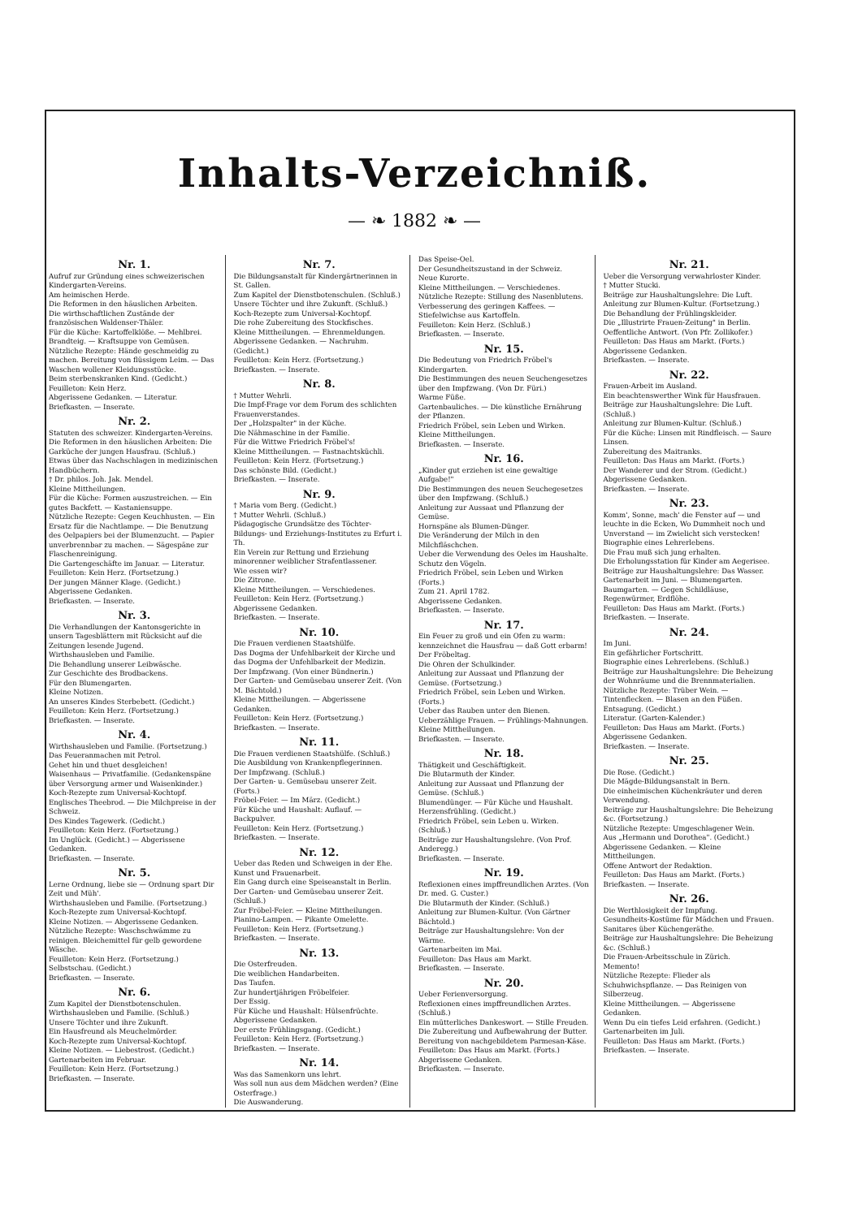Inhalts-Verzeichniß.
— ❧ 1882 ❧ —
Nr. 1.
Aufruf zur Gründung eines schweizerischen Kindergarten-Vereins.
Am heimischen Herde.
Die Reformen in den häuslichen Arbeiten.
Die wirthschaftlichen Zustände der französischen Waldenser-Thäler.
Für die Küche: Kartoffelklöße. — Mehlbrei. Brandteig. — Kraftsuppe von Gemüsen.
Nützliche Rezepte: Hände geschmeidig zu machen. Bereitung von flüssigem Leim. — Das Waschen wollener Kleidungsstücke.
Beim sterbenskranken Kind. (Gedicht.)
Feuilleton: Kein Herz.
Abgerissene Gedanken. — Literatur.
Briefkasten. — Inserate.
Nr. 2.
Statuten des schweizer. Kindergarten-Vereins.
Die Reformen in den häuslichen Arbeiten: Die Garküche der jungen Hausfrau. (Schluß.)
Etwas über das Nachschlagen in medizinischen Handbüchern.
† Dr. philos. Joh. Jak. Mendel.
Kleine Mittheilungen.
Für die Küche: Formen auszustreichen. — Ein gutes Backfett. — Kastaniensuppe.
Nützliche Rezepte: Gegen Keuchhusten. — Ein Ersatz für die Nachtlampe. — Die Benutzung des Oelpapiers bei der Blumenzucht. — Papier unverbrennbar zu machen. — Sägespäne zur Flaschenreinigung.
Die Gartengeschäfte im Januar. — Literatur.
Feuilleton: Kein Herz. (Fortsetzung.)
Der jungen Männer Klage. (Gedicht.)
Abgerissene Gedanken.
Briefkasten. — Inserate.
Nr. 3.
Die Verhandlungen der Kantonsgerichte in unsern Tagesblättern mit Rücksicht auf die Zeitungen lesende Jugend.
Wirthshausleben und Familie.
Die Behandlung unserer Leibwäsche.
Zur Geschichte des Brodbackens.
Für den Blumengarten.
Kleine Notizen.
An unseres Kindes Sterbebett. (Gedicht.)
Feuilleton: Kein Herz. (Fortsetzung.)
Briefkasten. — Inserate.
Nr. 4.
Wirthshausleben und Familie. (Fortsetzung.)
Das Feueranmachen mit Petrol.
Gehet hin und thuet desgleichen!
Waisenhaus — Privatfamilie. (Gedankenspäne über Versorgung armer und Waisenkinder.)
Koch-Rezepte zum Universal-Kochtopf.
Englisches Theebrod. — Die Milchpreise in der Schweiz.
Des Kindes Tagewerk. (Gedicht.)
Feuilleton: Kein Herz. (Fortsetzung.)
Im Unglück. (Gedicht.) — Abgerissene Gedanken.
Briefkasten. — Inserate.
Nr. 5.
Lerne Ordnung, liebe sie — Ordnung spart Dir Zeit und Müh'.
Wirthshausleben und Familie. (Fortsetzung.)
Koch-Rezepte zum Universal-Kochtopf.
Kleine Notizen. — Abgerissene Gedanken.
Nützliche Rezepte: Waschschwämme zu reinigen. Bleichemittel für gelb gewordene Wäsche.
Feuilleton: Kein Herz. (Fortsetzung.)
Selbstschau. (Gedicht.)
Briefkasten. — Inserate.
Nr. 6.
Zum Kapitel der Dienstbotenschulen.
Wirthshausleben und Familie. (Schluß.)
Unsere Töchter und ihre Zukunft.
Ein Hausfreund als Meuchelmörder.
Koch-Rezepte zum Universal-Kochtopf.
Kleine Notizen. — Liebestrost. (Gedicht.)
Gartenarbeiten im Februar.
Feuilleton: Kein Herz. (Fortsetzung.)
Briefkasten. — Inserate.
Nr. 7.
Die Bildungsanstalt für Kindergärtnerinnen in St. Gallen.
Zum Kapitel der Dienstbotenschulen. (Schluß.)
Unsere Töchter und ihre Zukunft. (Schluß.)
Koch-Rezepte zum Universal-Kochtopf.
Die rohe Zubereitung des Stockfisches.
Kleine Mittheilungen. — Ehrenmeldungen.
Abgerissene Gedanken. — Nachruhm. (Gedicht.)
Feuilleton: Kein Herz. (Fortsetzung.)
Briefkasten. — Inserate.
Nr. 8.
† Mutter Wehrli.
Die Impf-Frage vor dem Forum des schlichten Frauenverstandes.
Der „Holzspalter" in der Küche.
Die Nähmaschine in der Familie.
Für die Wittwe Friedrich Fröbel's!
Kleine Mittheilungen. — Fastnachtsküchli.
Feuilleton: Kein Herz. (Fortsetzung.)
Das schönste Bild. (Gedicht.)
Briefkasten. — Inserate.
Nr. 9.
† Maria vom Berg. (Gedicht.)
† Mutter Wehrli. (Schluß.)
Pädagogische Grundsätze des Töchter-Bildungs- und Erziehungs-Institutes zu Erfurt i. Th.
Ein Verein zur Rettung und Erziehung minorenner weiblicher Strafentlassener.
Wie essen wir?
Die Zitrone.
Kleine Mittheilungen. — Verschiedenes.
Feuilleton: Kein Herz. (Fortsetzung.)
Abgerissene Gedanken.
Briefkasten. — Inserate.
Nr. 10.
Die Frauen verdienen Staatshülfe.
Das Dogma der Unfehlbarkeit der Kirche und das Dogma der Unfehlbarkeit der Medizin.
Der Impfzwang. (Von einer Bündnerin.)
Der Garten- und Gemüsebau unserer Zeit. (Von M. Bächtold.)
Kleine Mittheilungen. — Abgerissene Gedanken.
Feuilleton: Kein Herz. (Fortsetzung.)
Briefkasten. — Inserate.
Nr. 11.
Die Frauen verdienen Staatshülfe. (Schluß.)
Die Ausbildung von Krankenpflegerinnen.
Der Impfzwang. (Schluß.)
Der Garten- u. Gemüsebau unserer Zeit. (Forts.)
Fröbel-Feier. — Im März. (Gedicht.)
Für Küche und Haushalt: Auflauf. — Backpulver.
Feuilleton: Kein Herz. (Fortsetzung.)
Briefkasten. — Inserate.
Nr. 12.
Ueber das Reden und Schweigen in der Ehe.
Kunst und Frauenarbeit.
Ein Gang durch eine Speiseanstalt in Berlin.
Der Garten- und Gemüsebau unserer Zeit. (Schluß.)
Zur Fröbel-Feier. — Kleine Mittheilungen.
Pianino-Lampen. — Pikante Omelette.
Feuilleton: Kein Herz. (Fortsetzung.)
Briefkasten. — Inserate.
Nr. 13.
Die Osterfreuden.
Die weiblichen Handarbeiten.
Das Taufen.
Zur hundertjährigen Fröbelfeier.
Der Essig.
Für Küche und Haushalt: Hülsenfrüchte.
Abgerissene Gedanken.
Der erste Frühlingsgang. (Gedicht.)
Feuilleton: Kein Herz. (Fortsetzung.)
Briefkasten. — Inserate.
Nr. 14.
Was das Samenkorn uns lehrt.
Was soll nun aus dem Mädchen werden? (Eine Osterfrage.)
Die Auswanderung.
Das Speise-Oel.
Der Gesundheitszustand in der Schweiz.
Neue Kurorte.
Kleine Mittheilungen. — Verschiedenes.
Nützliche Rezepte: Stillung des Nasenblutens. Verbesserung des geringen Kaffees. — Stiefelwichse aus Kartoffeln.
Feuilleton: Kein Herz. (Schluß.)
Briefkasten. — Inserate.
Nr. 15.
Die Bedeutung von Friedrich Fröbel's Kindergarten.
Die Bestimmungen des neuen Seuchengesetzes über den Impfzwang. (Von Dr. Füri.)
Warme Füße.
Gartenbauliches. — Die künstliche Ernährung der Pflanzen.
Friedrich Fröbel, sein Leben und Wirken.
Kleine Mittheilungen.
Briefkasten. — Inserate.
Nr. 16.
„Kinder gut erziehen ist eine gewaltige Aufgabe!"
Die Bestimmungen des neuen Seuchegesetzes über den Impfzwang. (Schluß.)
Anleitung zur Aussaat und Pflanzung der Gemüse.
Hornspäne als Blumen-Dünger.
Die Veränderung der Milch in den Milchfläschchen.
Ueber die Verwendung des Oeles im Haushalte.
Schutz den Vögeln.
Friedrich Fröbel, sein Leben und Wirken (Forts.)
Zum 21. April 1782.
Abgerissene Gedanken.
Briefkasten. — Inserate.
Nr. 17.
Ein Feuer zu groß und ein Ofen zu warm: kennzeichnet die Hausfrau — daß Gott erbarm!
Der Fröbeltag.
Die Ohren der Schulkinder.
Anleitung zur Aussaat und Pflanzung der Gemüse. (Fortsetzung.)
Friedrich Fröbel, sein Leben und Wirken. (Forts.)
Ueber das Rauben unter den Bienen.
Ueberzählige Frauen. — Frühlings-Mahnungen.
Kleine Mittheilungen.
Briefkasten. — Inserate.
Nr. 18.
Thätigkeit und Geschäftigkeit.
Die Blutarmuth der Kinder.
Anleitung zur Aussaat und Pflanzung der Gemüse. (Schluß.)
Blumendünger. — Für Küche und Haushalt.
Herzensfrühling. (Gedicht.)
Friedrich Fröbel, sein Leben u. Wirken. (Schluß.)
Beiträge zur Haushaltungslehre. (Von Prof. Anderegg.)
Briefkasten. — Inserate.
Nr. 19.
Reflexionen eines impffreundlichen Arztes. (Von Dr. med. G. Custer.)
Die Blutarmuth der Kinder. (Schluß.)
Anleitung zur Blumen-Kultur. (Von Gärtner Bächtold.)
Beiträge zur Haushaltungslehre: Von der Wärme.
Gartenarbeiten im Mai.
Feuilleton: Das Haus am Markt.
Briefkasten. — Inserate.
Nr. 20.
Ueber Ferienversorgung.
Reflexionen eines impffreundlichen Arztes. (Schluß.)
Ein mütterliches Dankeswort. — Stille Freuden.
Die Zubereitung und Aufbewahrung der Butter.
Bereitung von nachgebildetem Parmesan-Käse.
Feuilleton: Das Haus am Markt. (Forts.)
Abgerissene Gedanken.
Briefkasten. — Inserate.
Nr. 21.
Ueber die Versorgung verwahrloster Kinder.
† Mutter Stucki.
Beiträge zur Haushaltungslehre: Die Luft.
Anleitung zur Blumen-Kultur. (Fortsetzung.)
Die Behandlung der Frühlingskleider.
Die „Illustrirte Frauen-Zeitung" in Berlin.
Oeffentliche Antwort. (Von Pfr. Zollikofer.)
Feuilleton: Das Haus am Markt. (Forts.)
Abgerissene Gedanken.
Briefkasten. — Inserate.
Nr. 22.
Frauen-Arbeit im Ausland.
Ein beachtenswerther Wink für Hausfrauen.
Beiträge zur Haushaltungslehre: Die Luft. (Schluß.)
Anleitung zur Blumen-Kultur. (Schluß.)
Für die Küche: Linsen mit Rindfleisch. — Saure Linsen.
Zubereitung des Maitranks.
Feuilleton: Das Haus am Markt. (Forts.)
Der Wanderer und der Strom. (Gedicht.)
Abgerissene Gedanken.
Briefkasten. — Inserate.
Nr. 23.
Komm', Sonne, mach' die Fenster auf — und leuchte in die Ecken, Wo Dummheit noch und Unverstand — im Zwielicht sich verstecken!
Biographie eines Lehrerlebens.
Die Frau muß sich jung erhalten.
Die Erholungsstation für Kinder am Aegerisee.
Beiträge zur Haushaltungslehre: Das Wasser.
Gartenarbeit im Juni. — Blumengarten. Baumgarten. — Gegen Schildläuse, Regenwürmer, Erdflöhe.
Feuilleton: Das Haus am Markt. (Forts.)
Briefkasten. — Inserate.
Nr. 24.
Im Juni.
Ein gefährlicher Fortschritt.
Biographie eines Lehrerlebens. (Schluß.)
Beiträge zur Haushaltungslehre: Die Beheizung der Wohnräume und die Brennmaterialien.
Nützliche Rezepte: Trüber Wein. — Tintenflecken. — Blasen an den Füßen.
Entsagung. (Gedicht.)
Literatur. (Garten-Kalender.)
Feuilleton: Das Haus am Markt. (Forts.)
Abgerissene Gedanken.
Briefkasten. — Inserate.
Nr. 25.
Die Rose. (Gedicht.)
Die Mägde-Bildungsanstalt in Bern.
Die einheimischen Küchenkräuter und deren Verwendung.
Beiträge zur Haushaltungslehre: Die Beheizung &c. (Fortsetzung.)
Nützliche Rezepte: Umgeschlagener Wein.
Aus „Hermann und Dorothea". (Gedicht.)
Abgerissene Gedanken. — Kleine Mittheilungen.
Offene Antwort der Redaktion.
Feuilleton: Das Haus am Markt. (Forts.)
Briefkasten. — Inserate.
Nr. 26.
Die Werthlosigkeit der Impfung.
Gesundheits-Kostüme für Mädchen und Frauen.
Sanitares über Küchengeräthe.
Beiträge zur Haushaltungslehre: Die Beheizung &c. (Schluß.)
Die Frauen-Arbeitsschule in Zürich.
Memento!
Nützliche Rezepte: Flieder als Schuhwichspflanze. — Das Reinigen von Silberzeug.
Kleine Mittheilungen. — Abgerissene Gedanken.
Wenn Du ein tiefes Leid erfahren. (Gedicht.)
Gartenarbeiten im Juli.
Feuilleton: Das Haus am Markt. (Forts.)
Briefkasten. — Inserate.